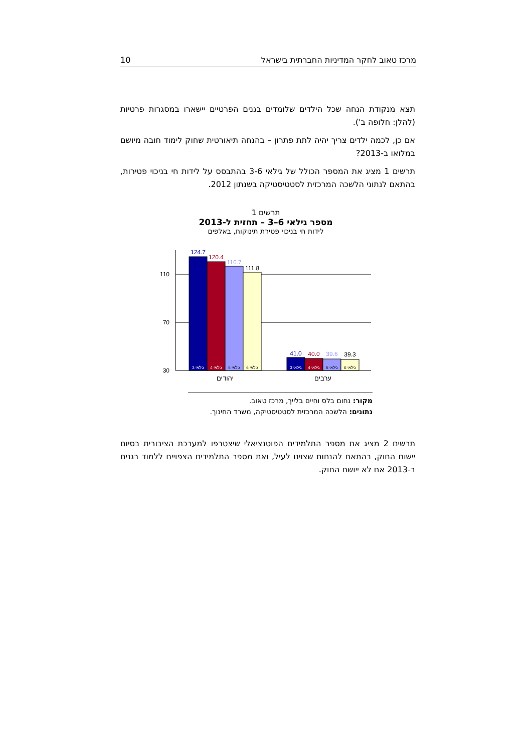מרכז טאוב לחקר המדיניות החברתית בישראל 10
תצא מנקודת הנחה שכל הילדים שלומדים בגנים הפרטיים יישארו במסגרות פרטיות (להלן: חלופה ב').
אם כן, לכמה ילדים צריך יהיה לתת פתרון – בהנחה תיאורטית שחוק לימוד חובה מיושם במלואו ב-2013?
תרשים 1 מציג את המספר הכולל של גילאי 3-6 בהתבסס על לידות חי בניכוי פטירות, בהתאם לנתוני הלשכה המרכזית לסטטיסטיקה בשנתון 2012.
תרשים 1
מספר גילאי 6–3 – תחזית ל-2013
לידות חי בניכוי פטירת תינוקות, באלפים
110
70
30
124.7
120.4
116.7
111.8
41.0
40.0
39.6
39.3
גילאי 3
גילאי 4
גילאי 5
גילאי 6
גילאי 3
גילאי 4
גילאי 5
גילאי 6
יהודים
ערבים
מקור: נחום בלס וחיים בלייך, מרכז טאוב.
נתונים: הלשכה המרכזית לסטטיסטיקה, משרד החינוך.
תרשים 2 מציג את מספר התלמידים הפוטנציאלי שיצטרפו למערכת הציבורית בסיום יישום החוק, בהתאם להנחות שצוינו לעיל, ואת מספר התלמידים הצפויים ללמוד בגנים ב-2013 אם לא ייושם החוק.